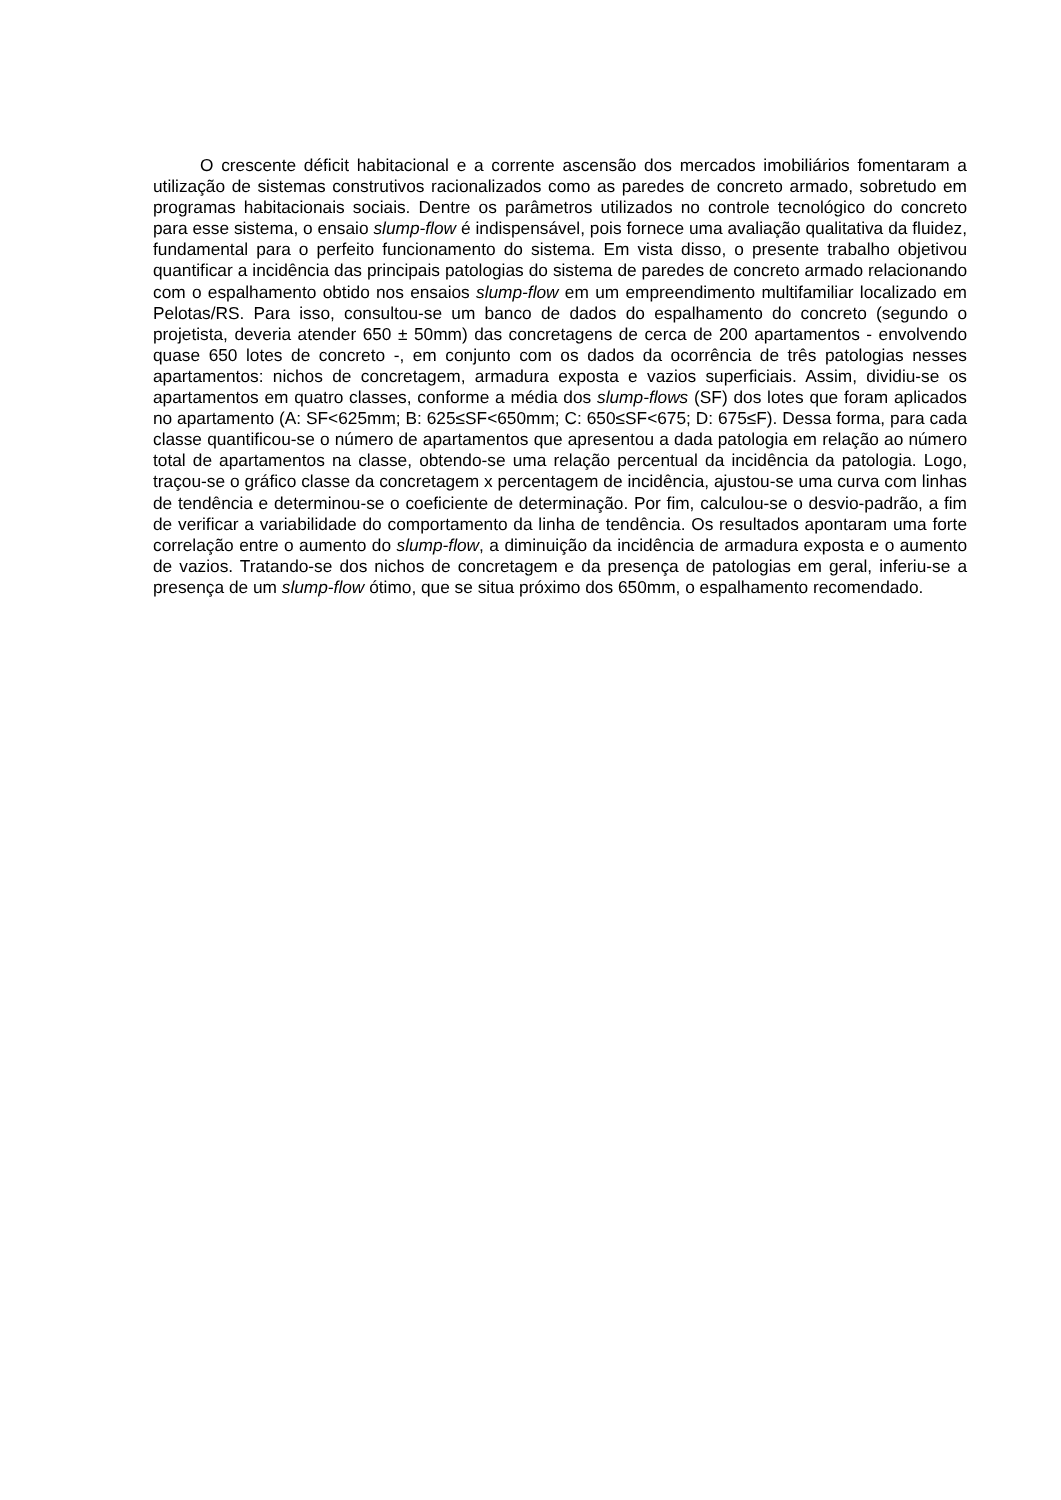O crescente déficit habitacional e a corrente ascensão dos mercados imobiliários fomentaram a utilização de sistemas construtivos racionalizados como as paredes de concreto armado, sobretudo em programas habitacionais sociais. Dentre os parâmetros utilizados no controle tecnológico do concreto para esse sistema, o ensaio slump-flow é indispensável, pois fornece uma avaliação qualitativa da fluidez, fundamental para o perfeito funcionamento do sistema. Em vista disso, o presente trabalho objetivou quantificar a incidência das principais patologias do sistema de paredes de concreto armado relacionando com o espalhamento obtido nos ensaios slump-flow em um empreendimento multifamiliar localizado em Pelotas/RS. Para isso, consultou-se um banco de dados do espalhamento do concreto (segundo o projetista, deveria atender 650 ± 50mm) das concretagens de cerca de 200 apartamentos - envolvendo quase 650 lotes de concreto -, em conjunto com os dados da ocorrência de três patologias nesses apartamentos: nichos de concretagem, armadura exposta e vazios superficiais. Assim, dividiu-se os apartamentos em quatro classes, conforme a média dos slump-flows (SF) dos lotes que foram aplicados no apartamento (A: SF<625mm; B: 625≤SF<650mm; C: 650≤SF<675; D: 675≤F). Dessa forma, para cada classe quantificou-se o número de apartamentos que apresentou a dada patologia em relação ao número total de apartamentos na classe, obtendo-se uma relação percentual da incidência da patologia. Logo, traçou-se o gráfico classe da concretagem x percentagem de incidência, ajustou-se uma curva com linhas de tendência e determinou-se o coeficiente de determinação. Por fim, calculou-se o desvio-padrão, a fim de verificar a variabilidade do comportamento da linha de tendência. Os resultados apontaram uma forte correlação entre o aumento do slump-flow, a diminuição da incidência de armadura exposta e o aumento de vazios. Tratando-se dos nichos de concretagem e da presença de patologias em geral, inferiu-se a presença de um slump-flow ótimo, que se situa próximo dos 650mm, o espalhamento recomendado.